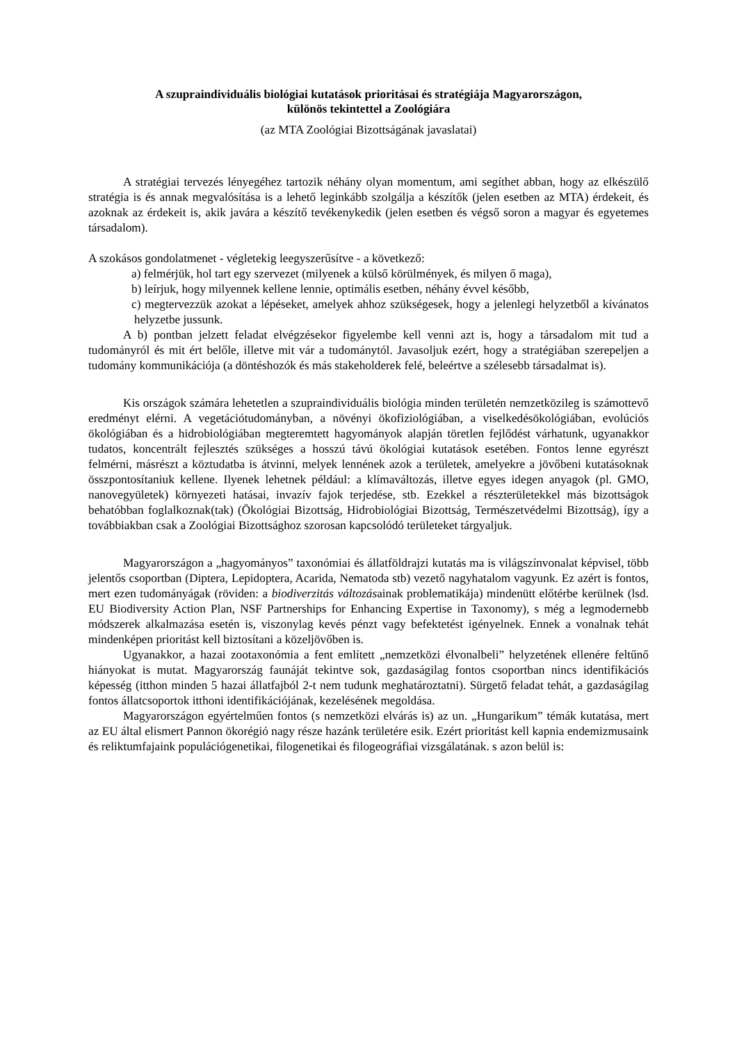A szupraindividuális biológiai kutatások prioritásai és stratégiája Magyarországon,
különös tekintettel a Zoológiára
(az MTA Zoológiai Bizottságának javaslatai)
A stratégiai tervezés lényegéhez tartozik néhány olyan momentum, ami segíthet abban, hogy az elkészülő stratégia is és annak megvalósítása is a lehető leginkább szolgálja a készítők (jelen esetben az MTA) érdekeit, és azoknak az érdekeit is, akik javára a készítő tevékenykedik (jelen esetben és végső soron a magyar és egyetemes társadalom).
A szokásos gondolatmenet - végletekig leegyszerűsítve - a következő:
a) felmérjük, hol tart egy szervezet (milyenek a külső körülmények, és milyen ő maga),
b) leírjuk, hogy milyennek kellene lennie, optimális esetben, néhány évvel később,
c) megtervezzük azokat a lépéseket, amelyek ahhoz szükségesek, hogy a jelenlegi helyzetből a kívánatos helyzetbe jussunk.
A b) pontban jelzett feladat elvégzésekor figyelembe kell venni azt is, hogy a társadalom mit tud a tudományról és mit ért belőle, illetve mit vár a tudománytól. Javasoljuk ezért, hogy a stratégiában szerepeljen a tudomány kommunikációja (a döntéshozók és más stakeholderek felé, beleértve a szélesebb társadalmat is).
Kis országok számára lehetetlen a szupraindividuális biológia minden területén nemzetközileg is számottevő eredményt elérni. A vegetációtudományban, a növényi ökofiziológiában, a viselkedésökológiában, evolúciós ökológiában és a hidrobiológiában megteremtett hagyományok alapján töretlen fejlődést várhatunk, ugyanakkor tudatos, koncentrált fejlesztés szükséges a hosszú távú ökológiai kutatások esetében. Fontos lenne egyrészt felmérni, másrészt a köztudatba is átvinni, melyek lennének azok a területek, amelyekre a jövőbeni kutatásoknak összpontosítaniuk kellene. Ilyenek lehetnek például: a klímaváltozás, illetve egyes idegen anyagok (pl. GMO, nanovegyületek) környezeti hatásai, invazív fajok terjedése, stb. Ezekkel a részterületekkel más bizottságok behatóbban foglalkoznak(tak) (Ökológiai Bizottság, Hidrobiológiai Bizottság, Természetvédelmi Bizottság), így a továbbiakban csak a Zoológiai Bizottsághoz szorosan kapcsolódó területeket tárgyaljuk.
Magyarországon a „hagyományos” taxonómiai és állatföldrajzi kutatás ma is világszínvonalat képvisel, több jelentős csoportban (Diptera, Lepidoptera, Acarida, Nematoda stb) vezető nagyhatalom vagyunk. Ez azért is fontos, mert ezen tudományágak (röviden: a biodiverzitás változásainak problematikája) mindenütt előtérbe kerülnek (lsd. EU Biodiversity Action Plan, NSF Partnerships for Enhancing Expertise in Taxonomy), s még a legmodernebb módszerek alkalmazása esetén is, viszonylag kevés pénzt vagy befektetést igényelnek. Ennek a vonalnak tehát mindenképen prioritást kell biztosítani a közeljövőben is.
Ugyanakkor, a hazai zootaxonómia a fent említett „nemzetközi élvonalbeli” helyzetének ellenére feltűnő hiányokat is mutat. Magyarország faunáját tekintve sok, gazdaságilag fontos csoportban nincs identifikációs képesség (itthon minden 5 hazai állatfajból 2-t nem tudunk meghatároztatni). Sürgető feladat tehát, a gazdaságilag fontos állatcsoportok itthoni identifikációjának, kezelésének megoldása.
Magyarországon egyértelműen fontos (s nemzetközi elvárás is) az un. „Hungarikum” témák kutatása, mert az EU által elismert Pannon ökorégió nagy része hazánk területére esik. Ezért prioritást kell kapnia endemizmusaink és reliktumfajaink populációgenetikai, filogenetikai és filogeográfiai vizsgálatának. s azon belül is: